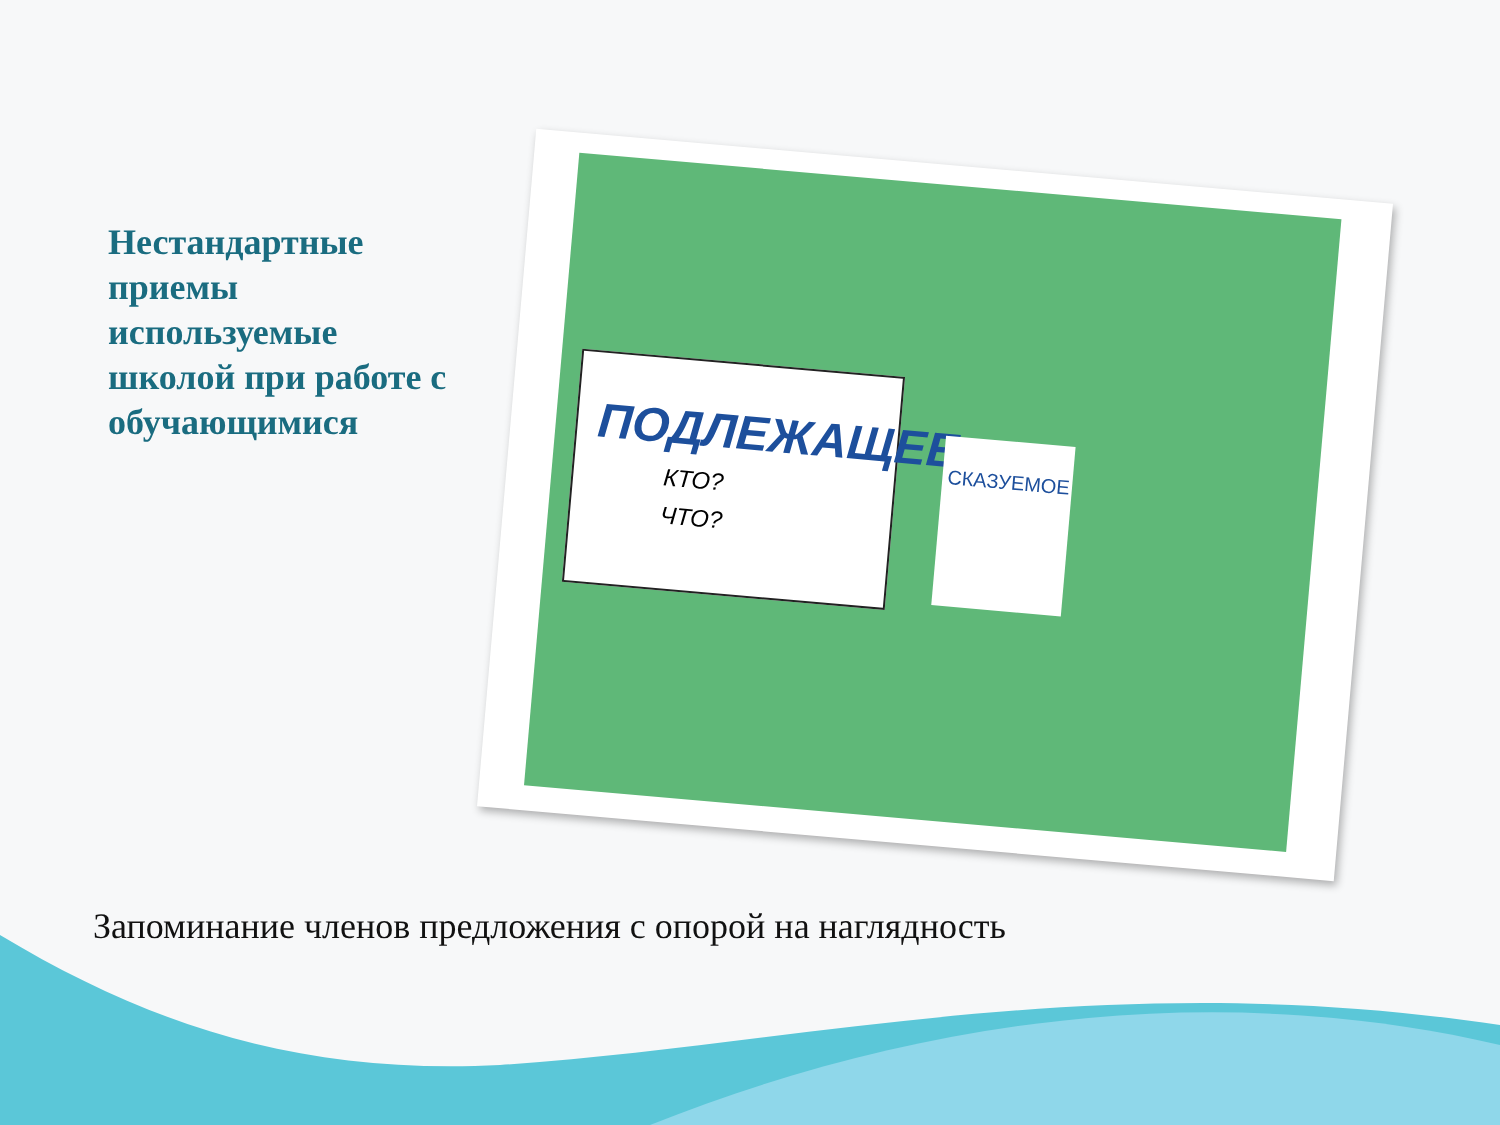Нестандартные приемы используемые школой при работе с обучающимися
ПОДЛЕЖАЩЕЕ
КТО?
ЧТО?
СКАЗУЕМОЕ
Запоминание членов предложения с опорой на наглядность